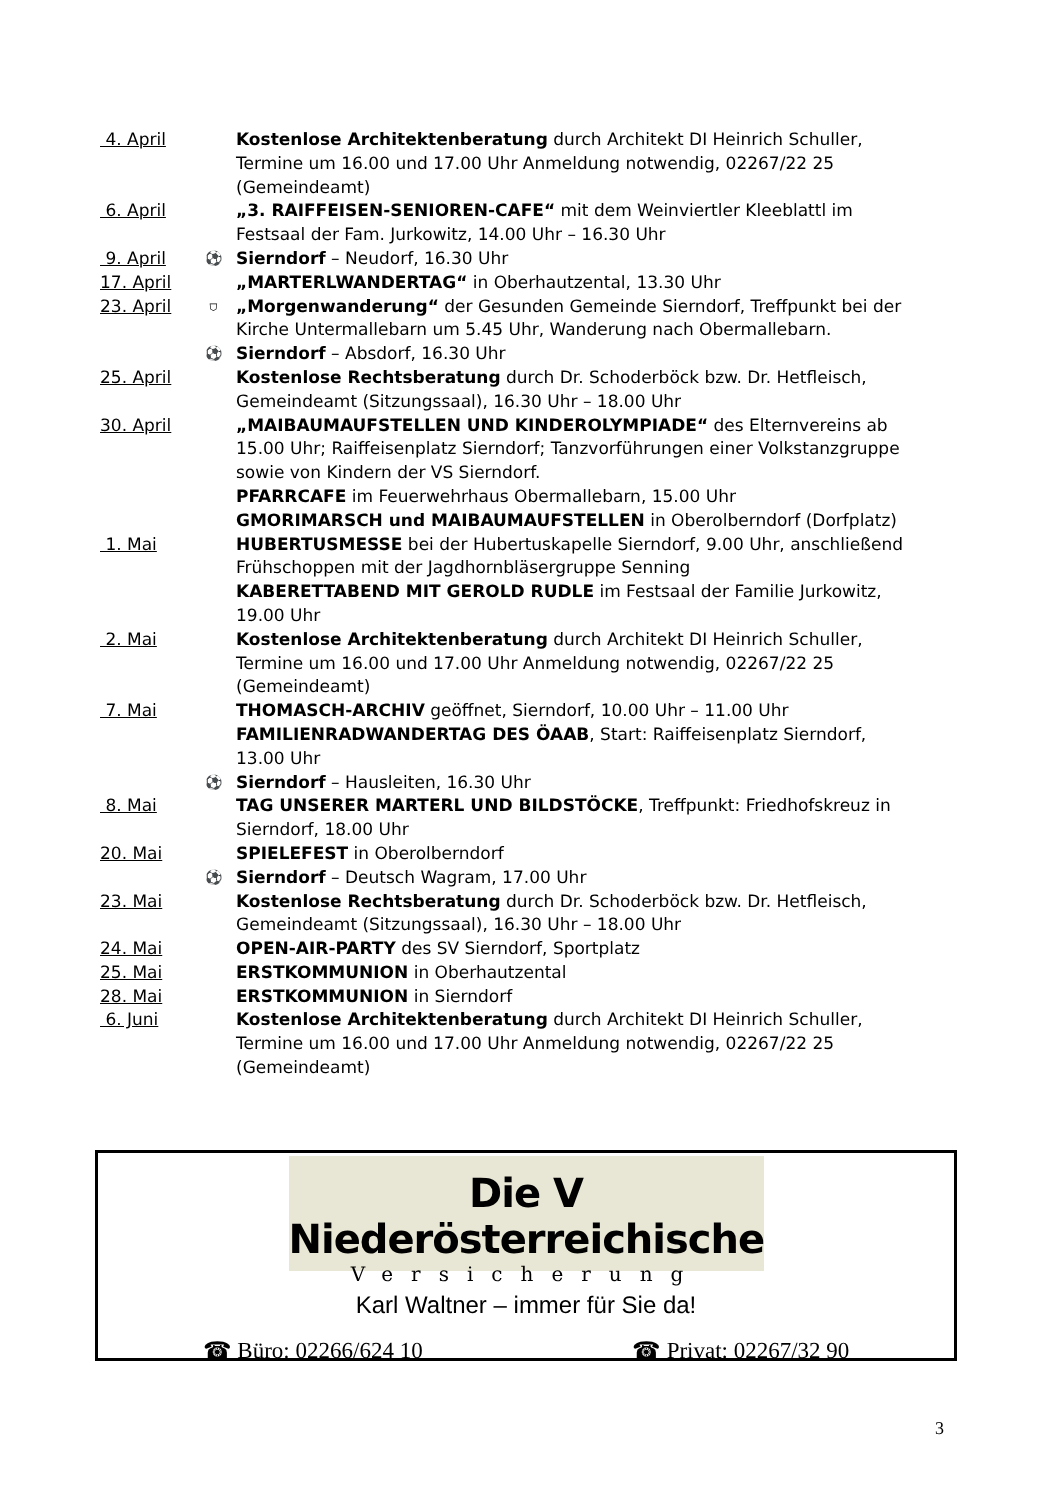4. April Kostenlose Architektenberatung durch Architekt DI Heinrich Schuller, Termine um 16.00 und 17.00 Uhr Anmeldung notwendig, 02267/22 25 (Gemeindeamt)
6. April „3. RAIFFEISEN-SENIOREN-CAFE“ mit dem Weinviertler Kleeblattl im Festsaal der Fam. Jurkowitz, 14.00 Uhr – 16.30 Uhr
9. April ⚽ Sierndorf – Neudorf, 16.30 Uhr
17. April „MARTERLWANDERTAG“ in Oberhautzental, 13.30 Uhr
23. April ⛉ „Morgenwanderung“ der Gesunden Gemeinde Sierndorf, Treffpunkt bei der Kirche Untermallebarn um 5.45 Uhr, Wanderung nach Obermallebarn.
⚽ Sierndorf – Absdorf, 16.30 Uhr
25. April Kostenlose Rechtsberatung durch Dr. Schoderböck bzw. Dr. Hetfleisch, Gemeindeamt (Sitzungssaal), 16.30 Uhr – 18.00 Uhr
30. April „MAIBAUMAUFSTELLEN UND KINDEROLYMPIADE“ des Elternvereins ab 15.00 Uhr; Raiffeisenplatz Sierndorf; Tanzvorführungen einer Volkstanzgruppe sowie von Kindern der VS Sierndorf.
PFARRCAFE im Feuerwehrhaus Obermallebarn, 15.00 Uhr
GMORIMARSCH und MAIBAUMAUFSTELLEN in Oberolberndorf (Dorfplatz)
1. Mai HUBERTUSMESSE bei der Hubertuskapelle Sierndorf, 9.00 Uhr, anschließend Frühschoppen mit der Jagdhornbläsergruppe Senning
KABERETTABEND MIT GEROLD RUDLE im Festsaal der Familie Jurkowitz, 19.00 Uhr
2. Mai Kostenlose Architektenberatung durch Architekt DI Heinrich Schuller, Termine um 16.00 und 17.00 Uhr Anmeldung notwendig, 02267/22 25 (Gemeindeamt)
7. Mai THOMASCH-ARCHIV geöffnet, Sierndorf, 10.00 Uhr – 11.00 Uhr
FAMILIENRADWANDERTAG DES ÖAAB, Start: Raiffeisenplatz Sierndorf, 13.00 Uhr
⚽ Sierndorf – Hausleiten, 16.30 Uhr
8. Mai TAG UNSERER MARTERL UND BILDSTÖCKE, Treffpunkt: Friedhofskreuz in Sierndorf, 18.00 Uhr
20. Mai SPIELEFEST in Oberolberndorf
⚽ Sierndorf – Deutsch Wagram, 17.00 Uhr
23. Mai Kostenlose Rechtsberatung durch Dr. Schoderböck bzw. Dr. Hetfleisch, Gemeindeamt (Sitzungssaal), 16.30 Uhr – 18.00 Uhr
24. Mai OPEN-AIR-PARTY des SV Sierndorf, Sportplatz
25. Mai ERSTKOMMUNION in Oberhautzental
28. Mai ERSTKOMMUNION in Sierndorf
6. Juni Kostenlose Architektenberatung durch Architekt DI Heinrich Schuller, Termine um 16.00 und 17.00 Uhr Anmeldung notwendig, 02267/22 25 (Gemeindeamt)
Die V Niederösterreichische
Versicherung
Karl Waltner – immer für Sie da!
☎ Büro: 02266/624 10 ☎ Privat: 02267/32 90
3